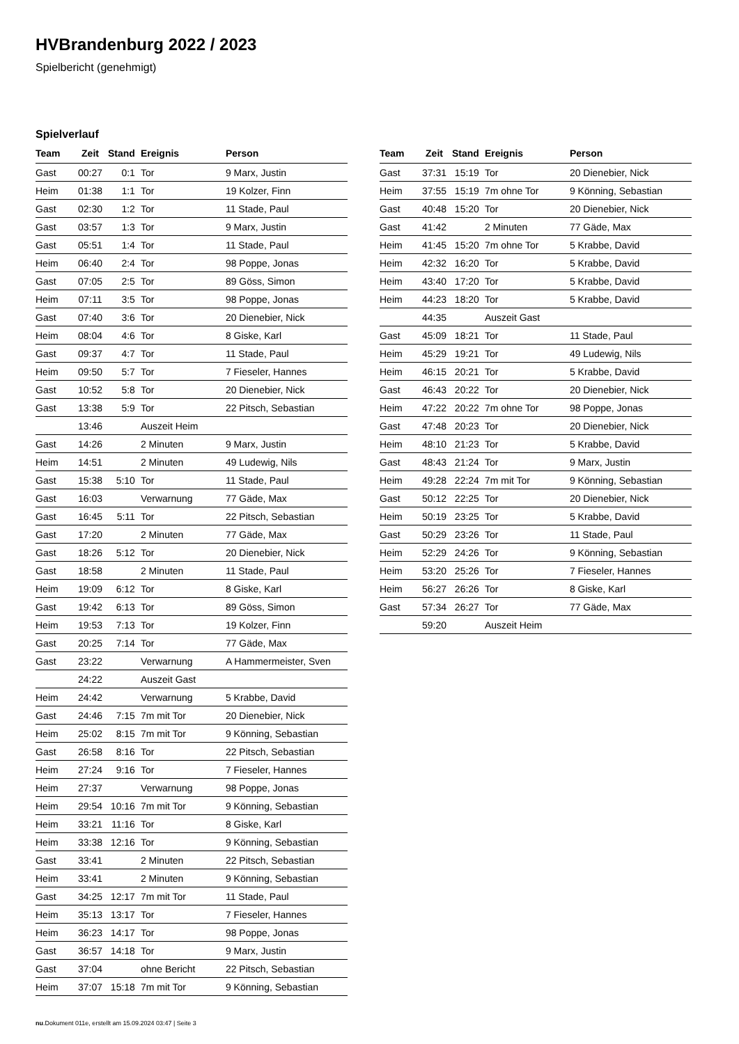HVBrandenburg 2022 / 2023
Spielbericht (genehmigt)
Spielverlauf
| Team | Zeit | Stand | Ereignis | Person |
| --- | --- | --- | --- | --- |
| Gast | 00:27 | 0:1 | Tor | 9 Marx, Justin |
| Heim | 01:38 | 1:1 | Tor | 19 Kolzer, Finn |
| Gast | 02:30 | 1:2 | Tor | 11 Stade, Paul |
| Gast | 03:57 | 1:3 | Tor | 9 Marx, Justin |
| Gast | 05:51 | 1:4 | Tor | 11 Stade, Paul |
| Heim | 06:40 | 2:4 | Tor | 98 Poppe, Jonas |
| Gast | 07:05 | 2:5 | Tor | 89 Göss, Simon |
| Heim | 07:11 | 3:5 | Tor | 98 Poppe, Jonas |
| Gast | 07:40 | 3:6 | Tor | 20 Dienebier, Nick |
| Heim | 08:04 | 4:6 | Tor | 8 Giske, Karl |
| Gast | 09:37 | 4:7 | Tor | 11 Stade, Paul |
| Heim | 09:50 | 5:7 | Tor | 7 Fieseler, Hannes |
| Gast | 10:52 | 5:8 | Tor | 20 Dienebier, Nick |
| Gast | 13:38 | 5:9 | Tor | 22 Pitsch, Sebastian |
| | 13:46 | | Auszeit Heim | |
| Gast | 14:26 | | 2 Minuten | 9 Marx, Justin |
| Heim | 14:51 | | 2 Minuten | 49 Ludewig, Nils |
| Gast | 15:38 | 5:10 | Tor | 11 Stade, Paul |
| Gast | 16:03 | | Verwarnung | 77 Gäde, Max |
| Gast | 16:45 | 5:11 | Tor | 22 Pitsch, Sebastian |
| Gast | 17:20 | | 2 Minuten | 77 Gäde, Max |
| Gast | 18:26 | 5:12 | Tor | 20 Dienebier, Nick |
| Gast | 18:58 | | 2 Minuten | 11 Stade, Paul |
| Heim | 19:09 | 6:12 | Tor | 8 Giske, Karl |
| Gast | 19:42 | 6:13 | Tor | 89 Göss, Simon |
| Heim | 19:53 | 7:13 | Tor | 19 Kolzer, Finn |
| Gast | 20:25 | 7:14 | Tor | 77 Gäde, Max |
| Gast | 23:22 | | Verwarnung | A Hammermeister, Sven |
| | 24:22 | | Auszeit Gast | |
| Heim | 24:42 | | Verwarnung | 5 Krabbe, David |
| Gast | 24:46 | 7:15 | 7m mit Tor | 20 Dienebier, Nick |
| Heim | 25:02 | 8:15 | 7m mit Tor | 9 Könning, Sebastian |
| Gast | 26:58 | 8:16 | Tor | 22 Pitsch, Sebastian |
| Heim | 27:24 | 9:16 | Tor | 7 Fieseler, Hannes |
| Heim | 27:37 | | Verwarnung | 98 Poppe, Jonas |
| Heim | 29:54 | 10:16 | 7m mit Tor | 9 Könning, Sebastian |
| Heim | 33:21 | 11:16 | Tor | 8 Giske, Karl |
| Heim | 33:38 | 12:16 | Tor | 9 Könning, Sebastian |
| Gast | 33:41 | | 2 Minuten | 22 Pitsch, Sebastian |
| Heim | 33:41 | | 2 Minuten | 9 Könning, Sebastian |
| Gast | 34:25 | 12:17 | 7m mit Tor | 11 Stade, Paul |
| Heim | 35:13 | 13:17 | Tor | 7 Fieseler, Hannes |
| Heim | 36:23 | 14:17 | Tor | 98 Poppe, Jonas |
| Gast | 36:57 | 14:18 | Tor | 9 Marx, Justin |
| Gast | 37:04 | | ohne Bericht | 22 Pitsch, Sebastian |
| Heim | 37:07 | 15:18 | 7m mit Tor | 9 Könning, Sebastian |
| Team | Zeit | Stand | Ereignis | Person |
| --- | --- | --- | --- | --- |
| Gast | 37:31 | 15:19 | Tor | 20 Dienebier, Nick |
| Heim | 37:55 | 15:19 | 7m ohne Tor | 9 Könning, Sebastian |
| Gast | 40:48 | 15:20 | Tor | 20 Dienebier, Nick |
| Gast | 41:42 | | 2 Minuten | 77 Gäde, Max |
| Heim | 41:45 | 15:20 | 7m ohne Tor | 5 Krabbe, David |
| Heim | 42:32 | 16:20 | Tor | 5 Krabbe, David |
| Heim | 43:40 | 17:20 | Tor | 5 Krabbe, David |
| Heim | 44:23 | 18:20 | Tor | 5 Krabbe, David |
| | 44:35 | | Auszeit Gast | |
| Gast | 45:09 | 18:21 | Tor | 11 Stade, Paul |
| Heim | 45:29 | 19:21 | Tor | 49 Ludewig, Nils |
| Heim | 46:15 | 20:21 | Tor | 5 Krabbe, David |
| Gast | 46:43 | 20:22 | Tor | 20 Dienebier, Nick |
| Heim | 47:22 | 20:22 | 7m ohne Tor | 98 Poppe, Jonas |
| Gast | 47:48 | 20:23 | Tor | 20 Dienebier, Nick |
| Heim | 48:10 | 21:23 | Tor | 5 Krabbe, David |
| Gast | 48:43 | 21:24 | Tor | 9 Marx, Justin |
| Heim | 49:28 | 22:24 | 7m mit Tor | 9 Könning, Sebastian |
| Gast | 50:12 | 22:25 | Tor | 20 Dienebier, Nick |
| Heim | 50:19 | 23:25 | Tor | 5 Krabbe, David |
| Gast | 50:29 | 23:26 | Tor | 11 Stade, Paul |
| Heim | 52:29 | 24:26 | Tor | 9 Könning, Sebastian |
| Heim | 53:20 | 25:26 | Tor | 7 Fieseler, Hannes |
| Heim | 56:27 | 26:26 | Tor | 8 Giske, Karl |
| Gast | 57:34 | 26:27 | Tor | 77 Gäde, Max |
| | 59:20 | | Auszeit Heim | |
nu.Dokument 011e, erstellt am 15.09.2024 03:47 | Seite 3